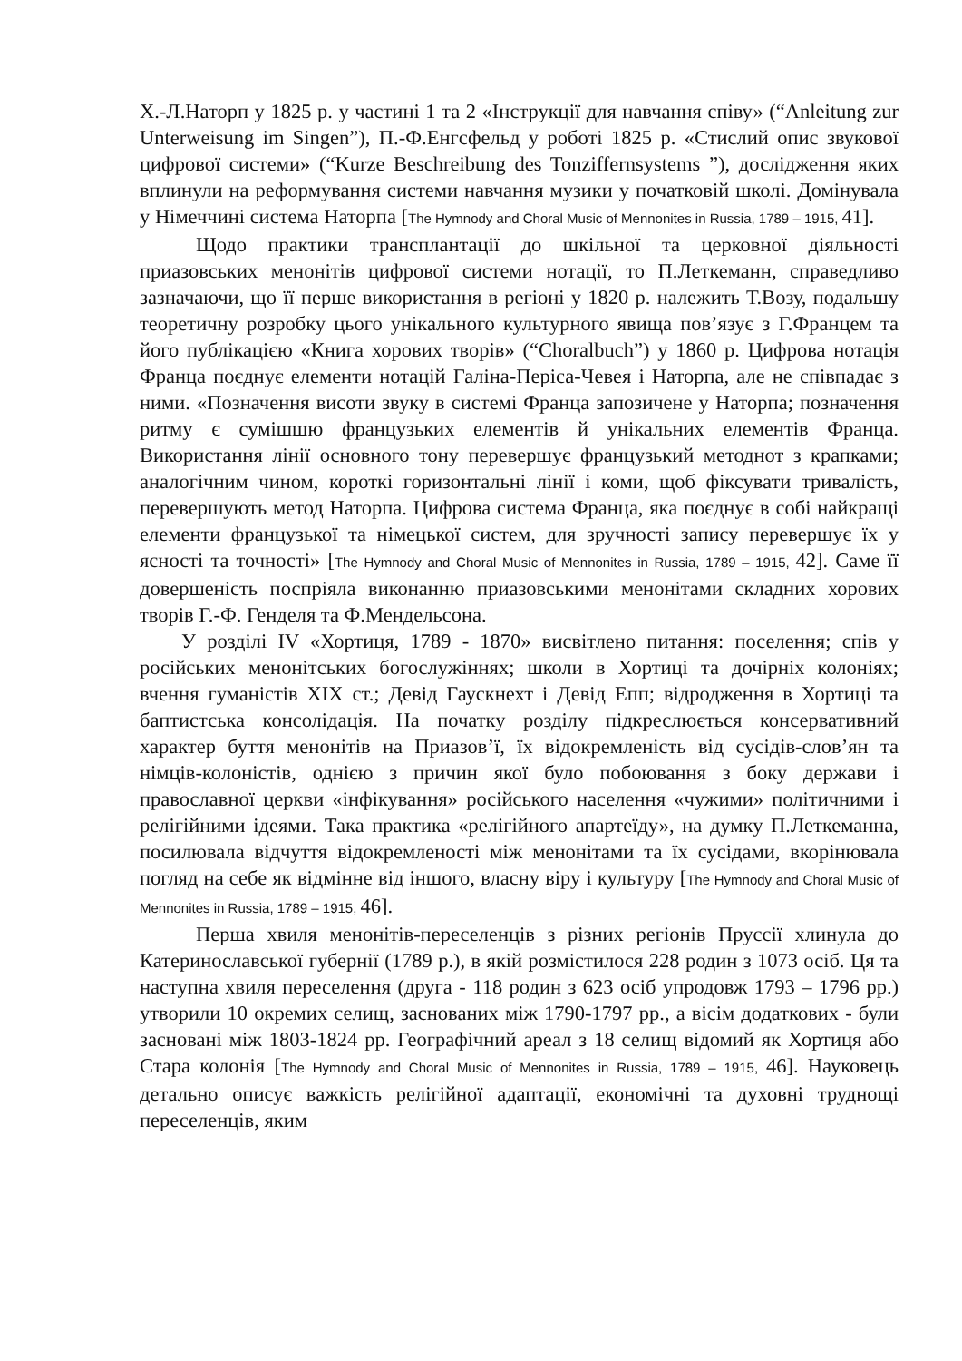Х.-Л.Наторп у 1825 р. у частині 1 та 2 «Інструкції для навчання співу» (“Anleitung zur Unterweisung im Singen”), П.-Ф.Енгсфельд у роботі 1825 р. «Стислий опис звукової цифрової системи» (“Kurze Beschreibung des Tonziffernsystems ”), дослідження яких вплинули на реформування системи навчання музики у початковій школі. Домінувала у Німеччині система Наторпа [The Hymnody and Choral Music of Mennonites in Russia, 1789 – 1915, 41].
Щодо практики трансплантації до шкільної та церковної діяльності приазовських менонітів цифрової системи нотації, то П.Леткеманн, справедливо зазначаючи, що її перше використання в регіоні у 1820 р. належить Т.Возу, подальшу теоретичну розробку цього унікального культурного явища пов’язує з Г.Францем та його публікацією «Книга хорових творів» (“Choralbuch”) у 1860 р. Цифрова нотація Франца поєднує елементи нотацій Галіна-Періса-Чевея і Наторпа, але не співпадає з ними. «Позначення висоти звуку в системі Франца запозичене у Наторпа; позначення ритму є сумішшю французьких елементів й унікальних елементів Франца. Використання лінії основного тону перевершує французький методнот з крапками; аналогічним чином, короткі горизонтальні лінії і коми, щоб фіксувати тривалість, перевершують метод Наторпа. Цифрова система Франца, яка поєднує в собі найкращі елементи французької та німецької систем, для зручності запису перевершує їх у ясності та точності» [The Hymnody and Choral Music of Mennonites in Russia, 1789 – 1915, 42]. Саме її довершеність поспріяла виконанню приазовськими менонітами складних хорових творів Г.-Ф. Генделя та Ф.Мендельсона.
У розділі IV «Хортиця, 1789 - 1870» висвітлено питання: поселення; спів у російських менонітських богослужіннях; школи в Хортиці та дочірніх колоніях; вчення гуманістів XIX ст.; Девід Гаускнехт і Девід Епп; відродження в Хортиці та баптистська консолідація. На початку розділу підкреслюється консервативний характер буття менонітів на Приазов’ї, їх відокремленість від сусідів-слов’ян та німців-колоністів, однією з причин якої було побоювання з боку держави і православної церкви «інфікування» російського населення «чужими» політичними і релігійними ідеями. Така практика «релігійного апартеїду», на думку П.Леткеманна, посилювала відчуття відокремленості між менонітами та їх сусідами, вкорінювала погляд на себе як відмінне від іншого, власну віру і культуру [The Hymnody and Choral Music of Mennonites in Russia, 1789 – 1915, 46].
Перша хвиля менонітів-переселенців з різних регіонів Пруссії хлинула до Катеринославської губернії (1789 р.), в якій розмістилося 228 родин з 1073 осіб. Ця та наступна хвиля переселення (друга - 118 родин з 623 осіб упродовж 1793 – 1796 рр.) утворили 10 окремих селищ, заснованих між 1790-1797 рр., а вісім додаткових - були засновані між 1803-1824 рр. Географічний ареал з 18 селищ відомий як Хортиця або Стара колонія [The Hymnody and Choral Music of Mennonites in Russia, 1789 – 1915, 46]. Науковець детально описує важкість релігійної адаптації, економічні та духовні труднощі переселенців, яким